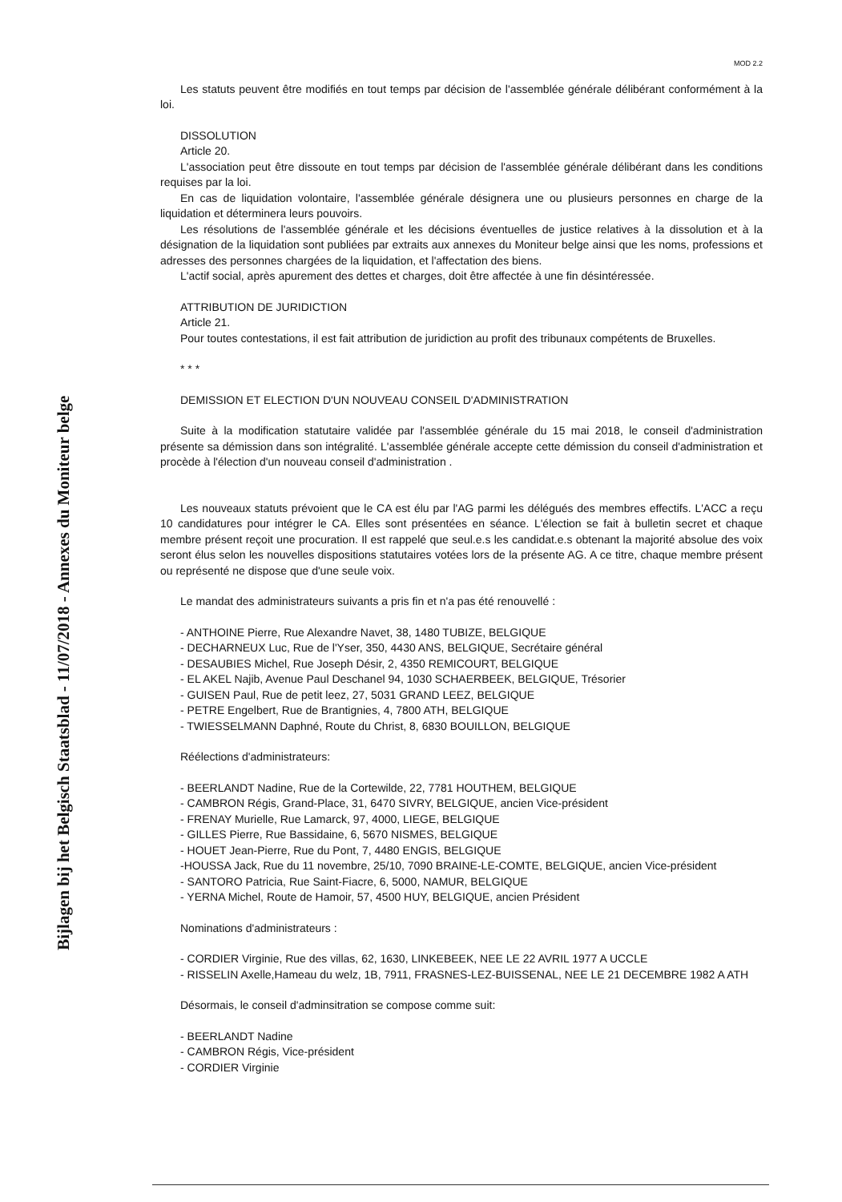Bijlagen bij het Belgisch Staatsblad - 11/07/2018 - Annexes du Moniteur belge
MOD 2.2
Les statuts peuvent être modifiés en tout temps par décision de l'assemblée générale délibérant conformément à la loi.
DISSOLUTION
Article 20.
L'association peut être dissoute en tout temps par décision de l'assemblée générale délibérant dans les conditions requises par la loi.
En cas de liquidation volontaire, l'assemblée générale désignera une ou plusieurs personnes en charge de la liquidation et déterminera leurs pouvoirs.
Les résolutions de l'assemblée générale et les décisions éventuelles de justice relatives à la dissolution et à la désignation de la liquidation sont publiées par extraits aux annexes du Moniteur belge ainsi que les noms, professions et adresses des personnes chargées de la liquidation, et l'affectation des biens.
L'actif social, après apurement des dettes et charges, doit être affectée à une fin désintéressée.
ATTRIBUTION DE JURIDICTION
Article 21.
Pour toutes contestations, il est fait attribution de juridiction au profit des tribunaux compétents de Bruxelles.
* * *
DEMISSION ET ELECTION D'UN NOUVEAU CONSEIL D'ADMINISTRATION
Suite à la modification statutaire validée par l'assemblée générale du 15 mai 2018, le conseil d'administration présente sa démission dans son intégralité. L'assemblée générale accepte cette démission du conseil d'administration et procède à l'élection d'un nouveau conseil d'administration .
Les nouveaux statuts prévoient que le CA est élu par l'AG parmi les délégués des membres effectifs. L'ACC a reçu 10 candidatures pour intégrer le CA. Elles sont présentées en séance. L'élection se fait à bulletin secret et chaque membre présent reçoit une procuration. Il est rappelé que seul.e.s les candidat.e.s obtenant la majorité absolue des voix seront élus selon les nouvelles dispositions statutaires votées lors de la présente AG. A ce titre, chaque membre présent ou représenté ne dispose que d'une seule voix.
Le mandat des administrateurs suivants a pris fin et n'a pas été renouvellé :
- ANTHOINE Pierre, Rue Alexandre Navet, 38, 1480 TUBIZE, BELGIQUE
- DECHARNEUX Luc, Rue de l'Yser, 350, 4430 ANS, BELGIQUE, Secrétaire général
- DESAUBIES Michel, Rue Joseph Désir, 2, 4350 REMICOURT, BELGIQUE
- EL AKEL Najib, Avenue Paul Deschanel 94, 1030 SCHAERBEEK, BELGIQUE, Trésorier
- GUISEN Paul, Rue de petit leez, 27, 5031 GRAND LEEZ, BELGIQUE
- PETRE Engelbert, Rue de Brantignies, 4, 7800 ATH, BELGIQUE
- TWIESSELMANN Daphné, Route du Christ, 8, 6830 BOUILLON, BELGIQUE
Réélections d'administrateurs:
- BEERLANDT Nadine, Rue de la Cortewilde, 22, 7781 HOUTHEM, BELGIQUE
- CAMBRON Régis, Grand-Place, 31, 6470 SIVRY, BELGIQUE, ancien Vice-président
- FRENAY Murielle, Rue Lamarck, 97, 4000, LIEGE, BELGIQUE
- GILLES Pierre, Rue Bassidaine, 6, 5670 NISMES, BELGIQUE
- HOUET Jean-Pierre, Rue du Pont, 7, 4480 ENGIS, BELGIQUE
-HOUSSA Jack, Rue du 11 novembre, 25/10, 7090 BRAINE-LE-COMTE, BELGIQUE, ancien Vice-président
- SANTORO Patricia, Rue Saint-Fiacre, 6, 5000, NAMUR, BELGIQUE
- YERNA Michel, Route de Hamoir, 57, 4500 HUY, BELGIQUE, ancien Président
Nominations d'administrateurs :
- CORDIER Virginie, Rue des villas, 62, 1630, LINKEBEEK, NEE LE 22 AVRIL 1977 A UCCLE
- RISSELIN Axelle,Hameau du welz, 1B, 7911, FRASNES-LEZ-BUISSENAL, NEE LE 21 DECEMBRE 1982 A ATH
Désormais, le conseil d'adminsitration se compose comme suit:
- BEERLANDT Nadine
- CAMBRON Régis, Vice-président
- CORDIER Virginie